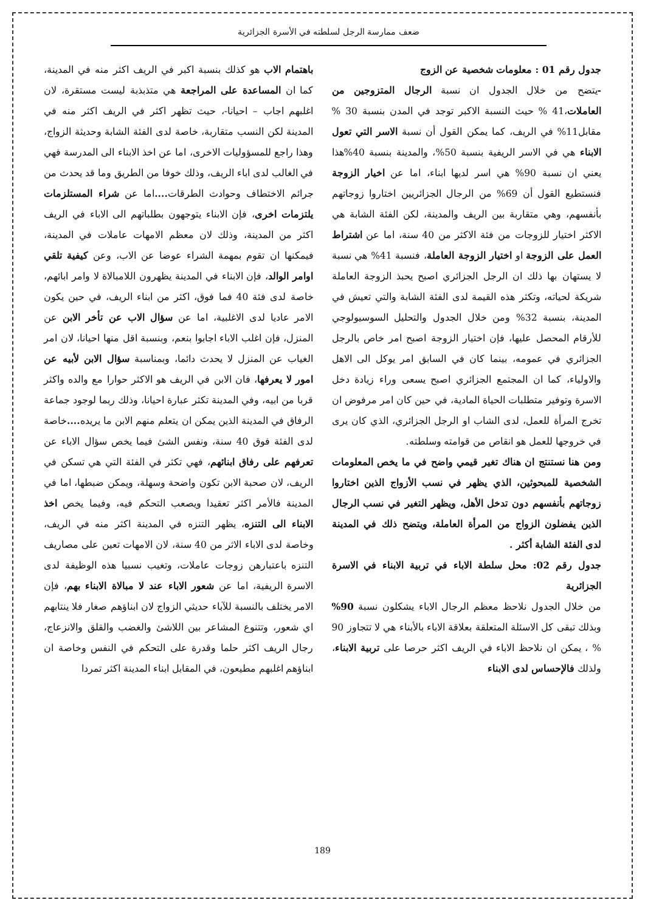ضعف ممارسة الرجل لسلطته في الأسرة الجزائرية
جدول رقم 01 : معلومات شخصية عن الزوج
-يتضح من خلال الجدول ان نسبة الرجال المتزوجين من العاملات،41 % حيث النسبة الاكبر توجد في المدن بنسبة 30 % مقابل11% في الريف، كما يمكن القول أن نسبة الاسر التي تعول الابناء هي في الاسر الريفية بنسبة 50%، والمدينة بنسبة 40%هذا يعني ان نسبة 90% هي اسر لديها ابناء، اما عن اخيار الزوجة فنستطيع القول أن 69% من الرجال الجزائريين اختاروا زوجاتهم بأنفسهم، وهي متقاربة بين الريف والمدينة، لكن الفئة الشابة هي الاكثر اختيار للزوجات من فئة الاكثر من 40 سنة، اما عن اشتراط العمل على الزوجة او اختيار الزوجة العاملة، فنسبة 41% هي نسبة لا يستهان بها ذلك ان الرجل الجزائري اصبح يحبذ الزوجة العاملة شريكة لحياته، وتكثر هذه القيمة لدى الفئة الشابة والتي تعيش في المدينة، بنسبة 32% ومن خلال الجدول والتحليل السوسيولوجي للأرقام المحصل عليها، فإن اختيار الزوجة اصبح امر خاص بالرجل الجزائري في عمومه، بينما كان في السابق امر يوكل الى الاهل والاولياء، كما ان المجتمع الجزائري اصبح يسعى وراء زيادة دخل الاسرة وتوفير متطلبات الحياة المادية، في حين كان امر مرفوض ان تخرج المرأة للعمل، لدى الشاب او الرجل الجزائري، الذي كان يرى في خروجها للعمل هو انقاص من قوامته وسلطته.
ومن هنا نستنتج ان هناك تغير قيمي واضح في ما يخص المعلومات الشخصية للمبحوثين، الذي يظهر في نسب الأزواج الذين اختاروا زوجاتهم بأنفسهم دون تدخل الأهل، ويظهر التغير في نسب الرجال الذين يفضلون الزواج من المرأة العاملة، ويتضح ذلك في المدينة لدى الفئة الشابة أكثر .
جدول رقم 02: محل سلطة الاباء في تربية الابناء في الاسرة الجزائرية
من خلال الجدول نلاحظ معظم الرجال الاباء يشكلون نسبة 90% وبذلك تبقى كل الاسئلة المتعلقة بعلاقة الاباء بالأبناء هي لا تتجاوز 90 % ، يمكن ان نلاحظ الاباء في الريف اكثر حرصا على تربية الابناء، ولذلك فالإحساس لدى الابناء
باهتمام الاب هو كذلك بنسبة اكبر في الريف اكثر منه في المدينة، كما ان المساعدة على المراجعة هي متذبذبة ليست مستقرة، لان اغلبهم اجاب – احيانا-، حيث تظهر اكثر في الريف اكثر منه في المدينة لكن النسب متقاربة، خاصة لدى الفئة الشابة وحديثة الزواج، وهذا راجع للمسؤوليات الاخرى، اما عن اخذ الابناء الى المدرسة فهي في الغالب لدى اباء الريف، وذلك خوفا من الطريق وما قد يحدث من جرائم الاختطاف وحوادث الطرقات.... اما عن شراء المستلزمات يلتزمات اخرى، فإن الابناء يتوجهون بطلباتهم الى الاباء في الريف اكثر من المدينة، وذلك لان معظم الامهات عاملات في المدينة، فيمكنها ان تقوم بمهمة الشراء عوضا عن الاب، وعن كيفية تلقي اوامر الوالد، فإن الابناء في المدينة يظهرون اللامبالاة لا وامر ابائهم، خاصة لدى فئة 40 فما فوق، اكثر من ابناء الريف، في حين يكون الامر عاديا لدى الاغلبية، اما عن سؤال الاب عن تأخر الابن عن المنزل، فإن اغلب الاباء اجابوا بنعم، وبنسبة اقل منها احيانا، لان امر الغياب عن المنزل لا يحدث دائما، وبمناسبة سؤال الابن لأبيه عن امور لا يعرفها، فان الابن في الريف هو الاكثر حوارا مع والده واكثر قربا من ابيه، وفي المدينة تكثر عبارة احيانا، وذلك ربما لوجود جماعة الرفاق في المدينة الذين يمكن ان يتعلم منهم الابن ما يريده.... خاصة لدى الفئة فوق 40 سنة، ونفس الشئ فيما يخص سؤال الاباء عن تعرفهم على رفاق ابنائهم، فهي تكثر في الفئة التي هي تسكن في الريف، لان صحبة الابن تكون واضحة وسهلة، ويمكن ضبطها، اما في المدينة فالأمر اكثر تعقيدا ويصعب التحكم فيه، وفيما يخص اخذ الابناء الى التنزه، يظهر التنزه في المدينة اكثر منه في الريف، وخاصة لدى الاباء الاثر من 40 سنة، لان الامهات تعين على مصاريف التنزه باعتبارهن زوجات عاملات، وتغيب نسبيا هذه الوظيفة لدى الاسرة الريفية، اما عن شعور الاباء عند لا مبالاة الابناء بهم، فإن الامر يختلف بالنسبة للآباء حديثي الزواج لان ابناؤهم صغار فلا ينتابهم اي شعور، وتتنوع المشاعر بين اللاشئ والغضب والقلق والانزعاج، رجال الريف اكثر حلما وقدرة على التحكم في النفس وخاصة ان ابناؤهم اغلبهم مطيعون، في المقابل ابناء المدينة اكثر تمردا
189